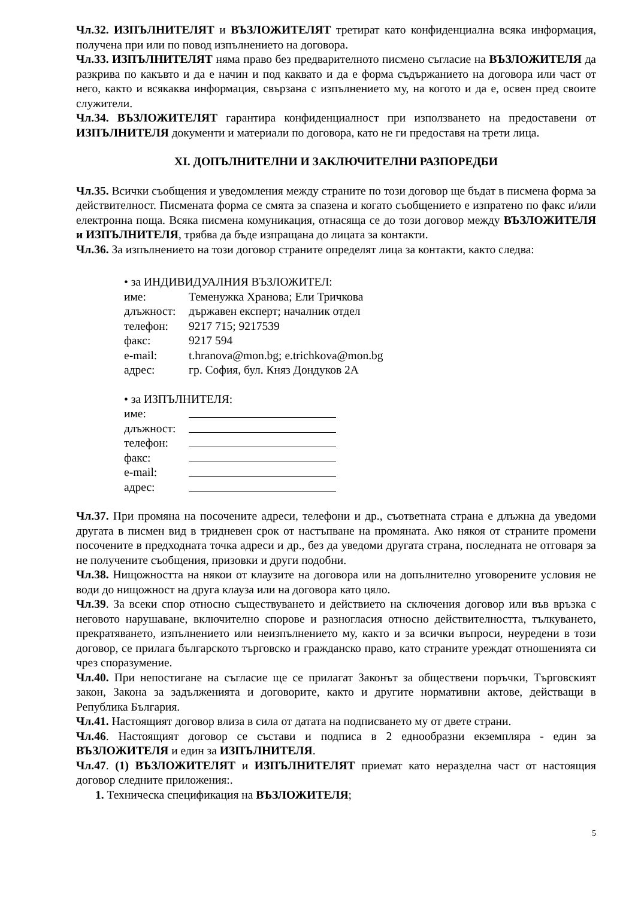Чл.32. ИЗПЪЛНИТЕЛЯТ и ВЪЗЛОЖИТЕЛЯТ третират като конфиденциална всяка информация, получена при или по повод изпълнението на договора.
Чл.33. ИЗПЪЛНИТЕЛЯТ няма право без предварителното писмено съгласие на ВЪЗЛОЖИТЕЛЯ да разкрива по какъвто и да е начин и под каквато и да е форма съдържанието на договора или част от него, както и всякаква информация, свързана с изпълнението му, на когото и да е, освен пред своите служители.
Чл.34. ВЪЗЛОЖИТЕЛЯТ гарантира конфиденциалност при използването на предоставени от ИЗПЪЛНИТЕЛЯ документи и материали по договора, като не ги предоставя на трети лица.
XI. ДОПЪЛНИТЕЛНИ И ЗАКЛЮЧИТЕЛНИ РАЗПОРЕДБИ
Чл.35. Всички съобщения и уведомления между страните по този договор ще бъдат в писмена форма за действителност. Писмената форма се смята за спазена и когато съобщението е изпратено по факс и/или електронна поща. Всяка писмена комуникация, отнасяща се до този договор между ВЪЗЛОЖИТЕЛЯ и ИЗПЪЛНИТЕЛЯ, трябва да бъде изпращана до лицата за контакти.
Чл.36. За изпълнението на този договор страните определят лица за контакти, както следва:
• за ИНДИВИДУАЛНИЯ ВЪЗЛОЖИТЕЛ:
име: Теменужка Хранова; Ели Тричкова
длъжност: държавен експерт; началник отдел
телефон: 9217 715; 9217539
факс: 9217 594
e-mail: t.hranova@mon.bg; e.trichkova@mon.bg
адрес: гр. София, бул. Княз Дондуков 2А
• за ИЗПЪЛНИТЕЛЯ:
име:
длъжност:
телефон:
факс:
e-mail:
адрес:
Чл.37. При промяна на посочените адреси, телефони и др., съответната страна е длъжна да уведоми другата в писмен вид в тридневен срок от настъпване на промяната. Ако някоя от страните промени посочените в предходната точка адреси и др., без да уведоми другата страна, последната не отговаря за не получените съобщения, призовки и други подобни.
Чл.38. Нищожността на някои от клаузите на договора или на допълнително уговорените условия не води до нищожност на друга клауза или на договора като цяло.
Чл.39. За всеки спор относно съществуването и действието на сключения договор или във връзка с неговото нарушаване, включително спорове и разногласия относно действителността, тълкуването, прекратяването, изпълнението или неизпълнението му, както и за всички въпроси, неуредени в този договор, се прилага българското търговско и гражданско право, като страните уреждат отношенията си чрез споразумение.
Чл.40. При непостигане на съгласие ще се прилагат Законът за обществени поръчки, Търговският закон, Закона за задълженията и договорите, както и другите нормативни актове, действащи в Република България.
Чл.41. Настоящият договор влиза в сила от датата на подписването му от двете страни.
Чл.46. Настоящият договор се състави и подписа в 2 еднообразни екземпляра - един за ВЪЗЛОЖИТЕЛЯ и един за ИЗПЪЛНИТЕЛЯ.
Чл.47. (1) ВЪЗЛОЖИТЕЛЯТ и ИЗПЪЛНИТЕЛЯТ приемат като неразделна част от настоящия договор следните приложения:.
1. Техническа спецификация на ВЪЗЛОЖИТЕЛЯ;
5